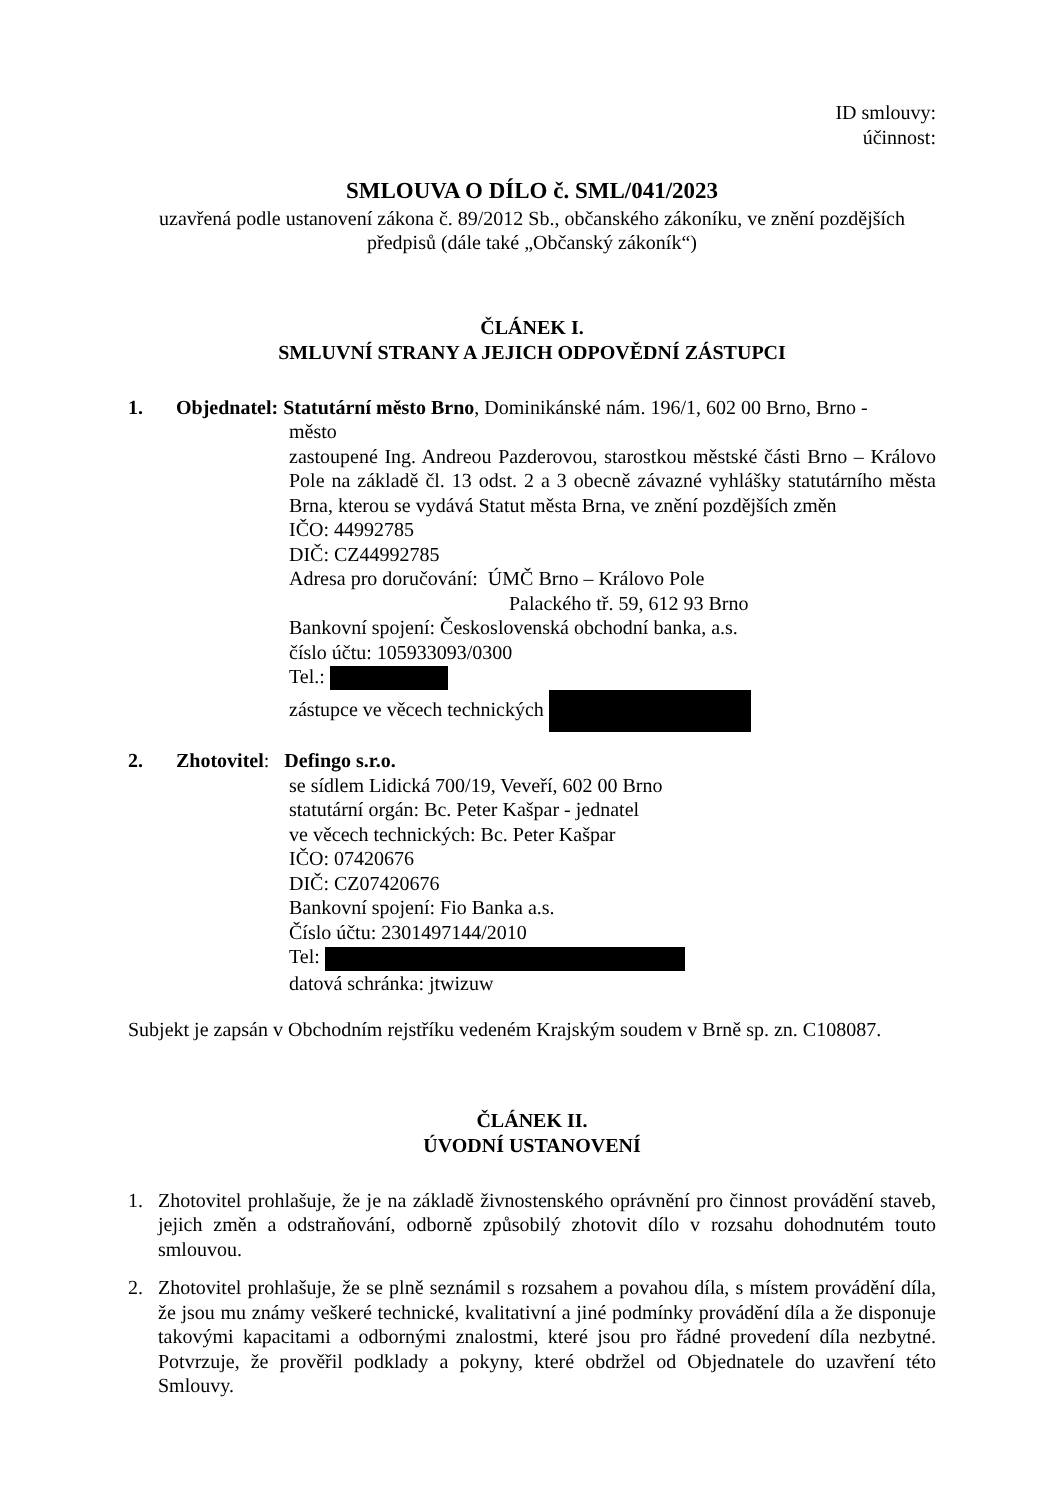ID smlouvy:
účinnost:
SMLOUVA O DÍLO č. SML/041/2023
uzavřená podle ustanovení zákona č. 89/2012 Sb., občanského zákoníku, ve znění pozdějších předpisů (dále také „Občanský zákoník“)
ČLÁNEK I.
SMLUVNÍ STRANY A JEJICH ODPOVĚDNÍ ZÁSTUPCI
1. Objednatel: Statutární město Brno, Dominikánské nám. 196/1, 602 00 Brno, Brno -
město
zastoupené Ing. Andreou Pazderovou, starostkou městské části Brno – Královo Pole na základě čl. 13 odst. 2 a 3 obecně závazné vyhlášky statutárního města Brna, kterou se vydává Statut města Brna, ve znění pozdějších změn
IČO: 44992785
DIČ: CZ44992785
Adresa pro doručování: ÚMČ Brno – Královo Pole
Palackého tř. 59, 612 93 Brno
Bankovní spojení: Československá obchodní banka, a.s.
číslo účtu: 105933093/0300
Tel.:
zástupce ve věcech technických
2. Zhotovitel: Defingo s.r.o.
se sídlem Lidická 700/19, Veveří, 602 00 Brno
statutární orgán: Bc. Peter Kašpar - jednatel
ve věcech technických: Bc. Peter Kašpar
IČO: 07420676
DIČ: CZ07420676
Bankovní spojení: Fio Banka a.s.
Číslo účtu: 2301497144/2010
Tel:
datová schránka: jtwizuw
Subjekt je zapsán v Obchodním rejstříku vedeném Krajským soudem v Brně sp. zn. C108087.
ČLÁNEK II.
ÚVODNÍ USTANOVENÍ
1. Zhotovitel prohlašuje, že je na základě živnostenského oprávnění pro činnost provádění staveb, jejich změn a odstraňování, odborně způsobilý zhotovit dílo v rozsahu dohodnutém touto smlouvou.
2. Zhotovitel prohlašuje, že se plně seznámil s rozsahem a povahou díla, s místem provádění díla, že jsou mu známy veškeré technické, kvalitativní a jiné podmínky provádění díla a že disponuje takovými kapacitami a odbornými znalostmi, které jsou pro řádné provedení díla nezbytné. Potvrzuje, že prověřil podklady a pokyny, které obdržel od Objednatele do uzavření této Smlouvy.